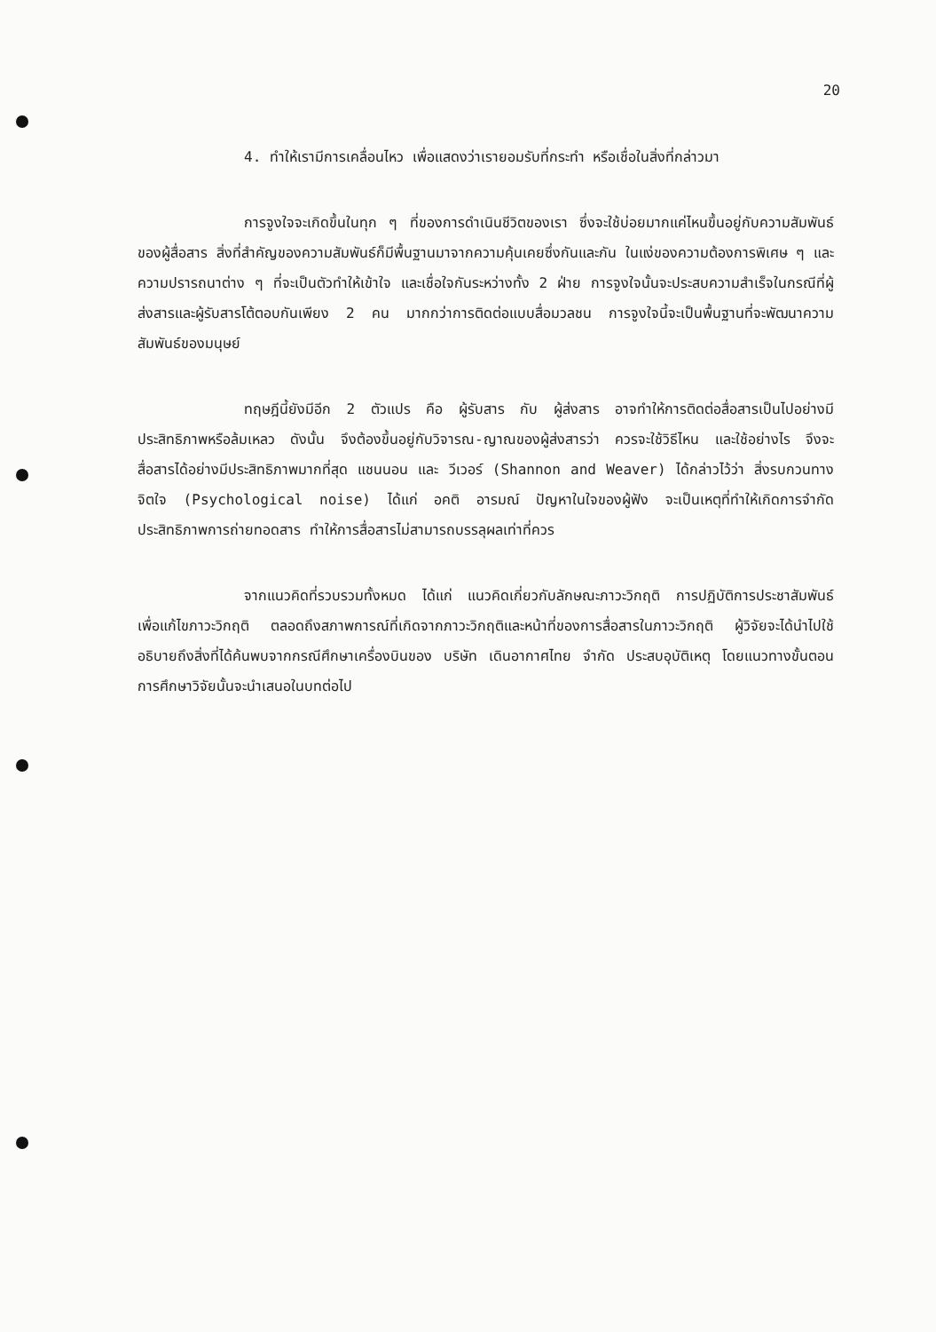20
4. ทำให้เรามีการเคลื่อนไหว เพื่อแสดงว่าเรายอมรับที่กระทำ หรือเชื่อในสิ่งที่กล่าวมา
การจูงใจจะเกิดขึ้นในทุก ๆ ที่ของการดำเนินชีวิตของเรา ซึ่งจะใช้บ่อยมากแค่ไหนขึ้นอยู่กับความสัมพันธ์ของผู้สื่อสาร สิ่งที่สำคัญของความสัมพันธ์ก็มีพื้นฐานมาจากความคุ้นเคยซึ่งกันและกัน ในแง่ของความต้องการพิเศษ ๆ และความปรารถนาต่าง ๆ ที่จะเป็นตัวทำให้เข้าใจ และเชื่อใจกันระหว่างทั้ง 2 ฝ่าย การจูงใจนั้นจะประสบความสำเร็จในกรณีที่ผู้ส่งสารและผู้รับสารโต้ตอบกันเพียง 2 คน มากกว่าการติดต่อแบบสื่อมวลชน การจูงใจนี้จะเป็นพื้นฐานที่จะพัฒนาความสัมพันธ์ของมนุษย์
ทฤษฎีนี้ยังมีอีก 2 ตัวแปร คือ ผู้รับสาร กับ ผู้ส่งสาร อาจทำให้การติดต่อสื่อสารเป็นไปอย่างมีประสิทธิภาพหรือล้มเหลว ดังนั้น จึงต้องขึ้นอยู่กับวิจารณ-ญาณของผู้ส่งสารว่า ควรจะใช้วิธีไหน และใช้อย่างไร จึงจะสื่อสารได้อย่างมีประสิทธิภาพมากที่สุด แชนนอน และ วีเวอร์ (Shannon and Weaver) ได้กล่าวไว้ว่า สิ่งรบกวนทางจิตใจ (Psychological noise) ได้แก่ อคติ อารมณ์ ปัญหาในใจของผู้ฟัง จะเป็นเหตุที่ทำให้เกิดการจำกัดประสิทธิภาพการถ่ายทอดสาร ทำให้การสื่อสารไม่สามารถบรรลุผลเท่าที่ควร
จากแนวคิดที่รวบรวมทั้งหมด ได้แก่ แนวคิดเกี่ยวกับลักษณะภาวะวิกฤติ การปฏิบัติการประชาสัมพันธ์เพื่อแก้ไขภาวะวิกฤติ ตลอดถึงสภาพการณ์ที่เกิดจากภาวะวิกฤติและหน้าที่ของการสื่อสารในภาวะวิกฤติ ผู้วิจัยจะได้นำไปใช้อธิบายถึงสิ่งที่ได้ค้นพบจากกรณีศึกษาเครื่องบินของ บริษัท เดินอากาศไทย จำกัด ประสบอุบัติเหตุ โดยแนวทางขั้นตอนการศึกษาวิจัยนั้นจะนำเสนอในบทต่อไป